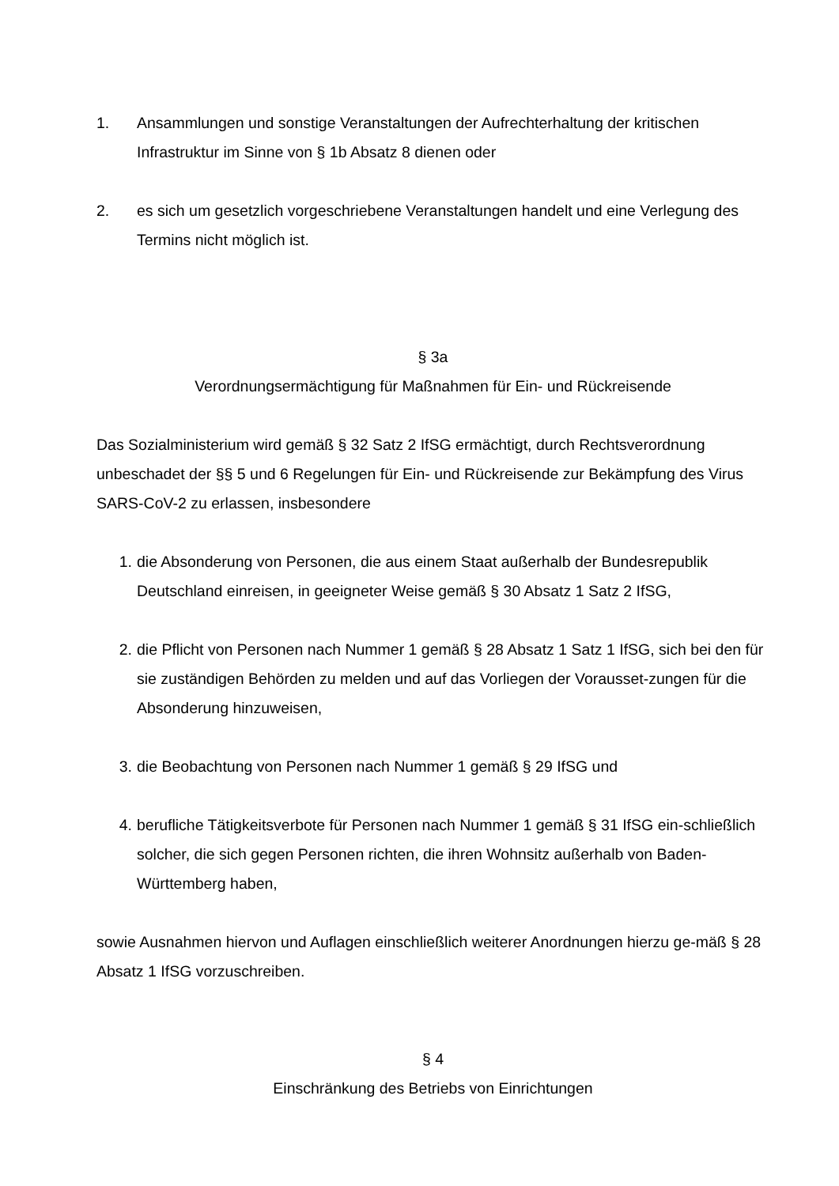1. Ansammlungen und sonstige Veranstaltungen der Aufrechterhaltung der kritischen Infrastruktur im Sinne von § 1b Absatz 8 dienen oder
2. es sich um gesetzlich vorgeschriebene Veranstaltungen handelt und eine Verlegung des Termins nicht möglich ist.
§ 3a
Verordnungsermächtigung für Maßnahmen für Ein- und Rückreisende
Das Sozialministerium wird gemäß § 32 Satz 2 IfSG ermächtigt, durch Rechtsverordnung unbeschadet der §§ 5 und 6 Regelungen für Ein- und Rückreisende zur Bekämpfung des Virus SARS-CoV-2 zu erlassen, insbesondere
1. die Absonderung von Personen, die aus einem Staat außerhalb der Bundesrepublik Deutschland einreisen, in geeigneter Weise gemäß § 30 Absatz 1 Satz 2 IfSG,
2. die Pflicht von Personen nach Nummer 1 gemäß § 28 Absatz 1 Satz 1 IfSG, sich bei den für sie zuständigen Behörden zu melden und auf das Vorliegen der Vorausset-zungen für die Absonderung hinzuweisen,
3. die Beobachtung von Personen nach Nummer 1 gemäß § 29 IfSG und
4. berufliche Tätigkeitsverbote für Personen nach Nummer 1 gemäß § 31 IfSG ein-schließlich solcher, die sich gegen Personen richten, die ihren Wohnsitz außerhalb von Baden-Württemberg haben,
sowie Ausnahmen hiervon und Auflagen einschließlich weiterer Anordnungen hierzu ge-mäß § 28 Absatz 1 IfSG vorzuschreiben.
§ 4
Einschränkung des Betriebs von Einrichtungen